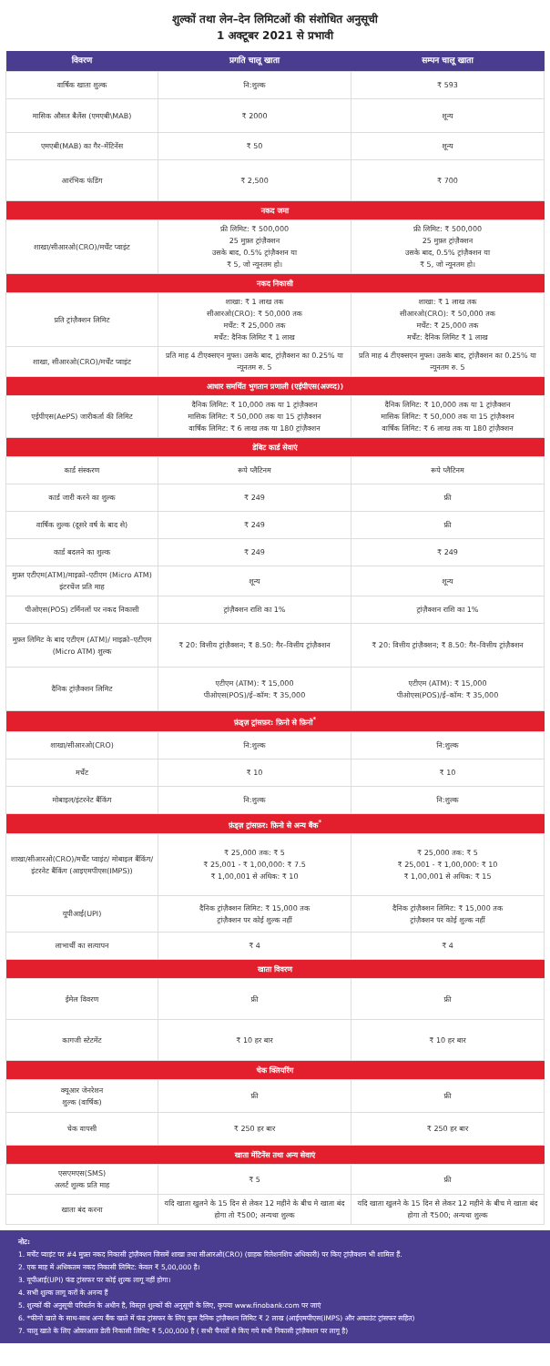शुल्कों तथा लेन–देन लिमिटओं की संशोधित अनुसूची
1 अक्टूबर 2021 से प्रभावी
| विवरण | प्रगति चालू खाता | सम्पन चालू खाता |
| --- | --- | --- |
| वार्षिक खाता शुल्क | नि:शुल्क | ₹ 593 |
| मासिक औसत बैलेंस (एमएबी\MAB) | ₹ 2000 | शून्य |
| एमएबी(MAB) का गैर–मेंटिनेंस | ₹ 50 | शून्य |
| आरंभिक फंडिंग | ₹ 2,500 | ₹ 700 |
| नकद जमा | | |
| शाखा/सीआरओ(CRO)/मर्चेंट प्वाइंट | फ्री लिमिट: ₹ 500,000 25 मुफ़्त ट्रांज़ैक्शन उसके बाद, 0.5% ट्रांज़ैक्शन या ₹ 5, जो न्यूनतम हो। | फ्री लिमिट: ₹ 500,000 25 मुफ़्त ट्रांज़ैक्शन उसके बाद, 0.5% ट्रांज़ैक्शन या ₹ 5, जो न्यूनतम हो। |
| नकद निकासी | | |
| प्रति ट्रांज़ैक्शन लिमिट | शाखा: ₹ 1 लाख तक सीआरओ(CRO): ₹ 50,000 तक मर्चेंट: ₹ 25,000 तक मर्चेंट: दैनिक लिमिट ₹ 1 लाख | शाखा: ₹ 1 लाख तक सीआरओ(CRO): ₹ 50,000 तक मर्चेंट: ₹ 25,000 तक मर्चेंट: दैनिक लिमिट ₹ 1 लाख |
| शाखा, सीआरओ(CRO)/मर्चेंट प्वाइंट | प्रति माह 4 टीएक्सएन मुफ्त। उसके बाद, ट्रांज़ैक्शन का 0.25% या न्यूनतम रु. 5 | प्रति माह 4 टीएक्सएन मुफ्त। उसके बाद, ट्रांज़ैक्शन का 0.25% या न्यूनतम रु. 5 |
| आधार समर्थित भुगतान प्रणाली (एईपीएस(अज्व्द)) | | |
| एईपीएस(AePS) जारीकर्ता की लिमिट | दैनिक लिमिट: ₹ 10,000 तक या 1 ट्रांज़ैक्शन मासिक लिमिट: ₹ 50,000 तक या 15 ट्रांज़ैक्शन वार्षिक लिमिट: ₹ 6 लाख तक या 180 ट्रांज़ैक्शन | दैनिक लिमिट: ₹ 10,000 तक या 1 ट्रांज़ैक्शन मासिक लिमिट: ₹ 50,000 तक या 15 ट्रांज़ैक्शन वार्षिक लिमिट: ₹ 6 लाख तक या 180 ट्रांज़ैक्शन |
| डेबिट कार्ड सेवाएं | | |
| कार्ड संस्करण | रूपे प्लैटिनम | रूपे प्लैटिनम |
| कार्ड जारी करने का शुल्क | ₹ 249 | फ्री |
| वार्षिक शुल्क (दूसरे वर्ष के बाद से) | ₹ 249 | फ्री |
| कार्ड बदलने का शुल्क | ₹ 249 | ₹ 249 |
| मुफ़्त एटीएम(ATM)/माइक्रो–एटीएम (Micro ATM) इंटरचेंज प्रति माह | शून्य | शून्य |
| पीओएस(POS) टर्मिनलों पर नकद निकासी | ट्रांज़ैक्शन राशि का 1% | ट्रांज़ैक्शन राशि का 1% |
| मुफ़्त लिमिट के बाद एटीएम (ATM)/ माइक्रो–एटीएम (Micro ATM) शुल्क | ₹ 20: वित्तीय ट्रांज़ैक्शन; ₹ 8.50: गैर–वित्तीय ट्रांज़ैक्शन | ₹ 20: वित्तीय ट्रांज़ैक्शन; ₹ 8.50: गैर–वित्तीय ट्रांज़ैक्शन |
| दैनिक ट्रांज़ैक्शन लिमिट | एटीएम (ATM): ₹ 15,000 पीओएस(POS)/ई–कॉम: ₹ 35,000 | एटीएम (ATM): ₹ 15,000 पीओएस(POS)/ई–कॉम: ₹ 35,000 |
| फ़ंड्ज़ ट्रांसफ़र: फ़िनो से फ़िनो<sup>*</sup> | | |
| शाखा/सीआरओ(CRO) | नि:शुल्क | नि:शुल्क |
| मर्चेंट | ₹ 10 | ₹ 10 |
| मोबाइल/इंटरनेट बैंकिंग | नि:शुल्क | नि:शुल्क |
| फ़ंड्ज़ ट्रांसफ़र: फ़िनो से अन्य बैंक<sup>*</sup> | | |
| शाखा/सीआरओ(CRO)/मर्चेंट प्वाइंट/ मोबाइल बैंकिंग/इंटरनेट बैंकिंग (आइएमपीएस(IMPS)) | ₹ 25,000 तक: ₹ 5 ₹ 25,001 - ₹ 1,00,000: ₹ 7.5 ₹ 1,00,001 से अधिक: ₹ 10 | ₹ 25,000 तक: ₹ 5 ₹ 25,001 - ₹ 1,00,000: ₹ 10 ₹ 1,00,001 से अधिक: ₹ 15 |
| यूपीआई(UPI) | दैनिक ट्रांज़ैक्शन लिमिट: ₹ 15,000 तक ट्रांज़ैक्शन पर कोई शुल्क नहीं | दैनिक ट्रांज़ैक्शन लिमिट: ₹ 15,000 तक ट्रांज़ैक्शन पर कोई शुल्क नहीं |
| लाभार्थी का सत्यापन | ₹ 4 | ₹ 4 |
| खाता विवरण | | |
| ईमेल विवरण | फ्री | फ्री |
| कागजी स्टेटमेंट | ₹ 10 हर बार | ₹ 10 हर बार |
| चेक क्लियरिंग | | |
| क्यूआर जेनरेशन शुल्क (वार्षिक) | फ्री | फ्री |
| चेक वापसी | ₹ 250 हर बार | ₹ 250 हर बार |
| खाता मेंटिनेंस तथा अन्य सेवाएं | | |
| एसएमएस(SMS) अलर्ट शुल्क प्रति माह | ₹ 5 | फ्री |
| खाता बंद करना | यदि खाता खुलने के 15 दिन से लेकर 12 महीने के बीच मे खाता बंद होगा तो ₹500; अन्यथा शुल्क | यदि खाता खुलने के 15 दिन से लेकर 12 महीने के बीच मे खाता बंद होगा तो ₹500; अन्यथा शुल्क |
नोट:
1. मर्चेंट प्वाइंट पर #4 मुफ़्त नकद निकासी ट्रांज़ैक्शन जिसमें शाखा तथा सीआरओ(CRO) (ग्राहक रिलेशनशिप अधिकारी) पर किए ट्रांज़ैक्शन भी शामिल हैं.
2. एक माह में अधिकतम नकद निकासी लिमिट: केवल ₹ 5,00,000 है।
3. यूपीआई(UPI) फंड ट्रांसफर पर कोई शुल्क लागू नहीं होगा।
4. सभी शुल्क लागू करों के अनन्य हैं
5. शुल्कों की अनुसूची परिवर्तन के अधीन है, विस्तृत शुल्कों की अनुसूची के लिए, कृपया www.finobank.com पर जाएं
6. *फीनो खाते के साथ-साथ अन्य बैंक खाते में फंड ट्रांसफर के लिए कुल दैनिक ट्रांज़ैक्शन लिमिट ₹ 2 लाख (आईएमपीएस(IMPS) और अकाउंट ट्रांसफर सहित)
7. चालू खाते के लिए ओवरआल डेली निकासी लिमिट ₹ 5,00,000 है ( सभी चैनलों से किए गये सभी निकासी ट्रांज़ैक्शन पर लागू है)